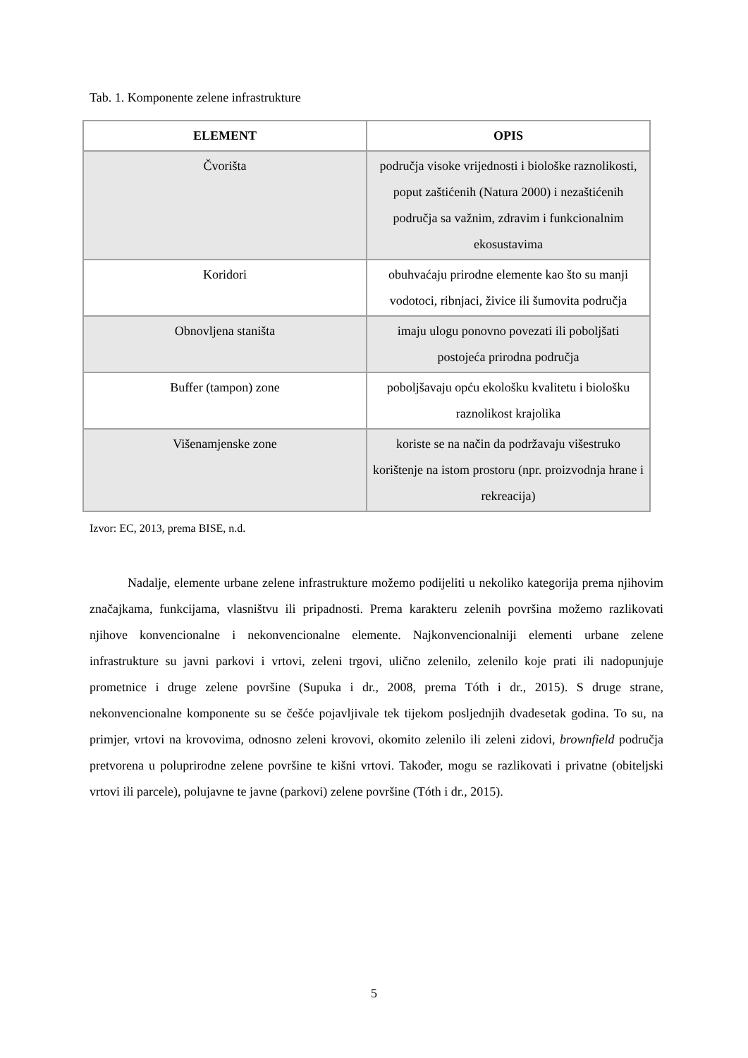Tab. 1. Komponente zelene infrastrukture
| ELEMENT | OPIS |
| --- | --- |
| Čvorišta | područja visoke vrijednosti i biološke raznolikosti, poput zaštićenih (Natura 2000) i nezaštićenih područja sa važnim, zdravim i funkcionalnim ekosustavima |
| Koridori | obuhvaćaju prirodne elemente kao što su manji vodotoci, ribnjaci, živice ili šumovita područja |
| Obnovljena staništa | imaju ulogu ponovno povezati ili poboljšati postojeća prirodna područja |
| Buffer (tampon) zone | poboljšavaju opću ekološku kvalitetu i biološku raznolikost krajolika |
| Višenamjenske zone | koriste se na način da podržavaju višestruko korištenje na istom prostoru (npr. proizvodnja hrane i rekreacija) |
Izvor: EC, 2013, prema BISE, n.d.
Nadalje, elemente urbane zelene infrastrukture možemo podijeliti u nekoliko kategorija prema njihovim značajkama, funkcijama, vlasništvu ili pripadnosti. Prema karakteru zelenih površina možemo razlikovati njihove konvencionalne i nekonvencionalne elemente. Najkonvencionalniji elementi urbane zelene infrastrukture su javni parkovi i vrtovi, zeleni trgovi, ulično zelenilo, zelenilo koje prati ili nadopunjuje prometnice i druge zelene površine (Supuka i dr., 2008, prema Tóth i dr., 2015). S druge strane, nekonvencionalne komponente su se češće pojavljivale tek tijekom posljednjih dvadesetak godina. To su, na primjer, vrtovi na krovovima, odnosno zeleni krovovi, okomito zelenilo ili zeleni zidovi, brownfield područja pretvorena u poluprirodne zelene površine te kišni vrtovi. Također, mogu se razlikovati i privatne (obiteljski vrtovi ili parcele), polujavne te javne (parkovi) zelene površine (Tóth i dr., 2015).
5